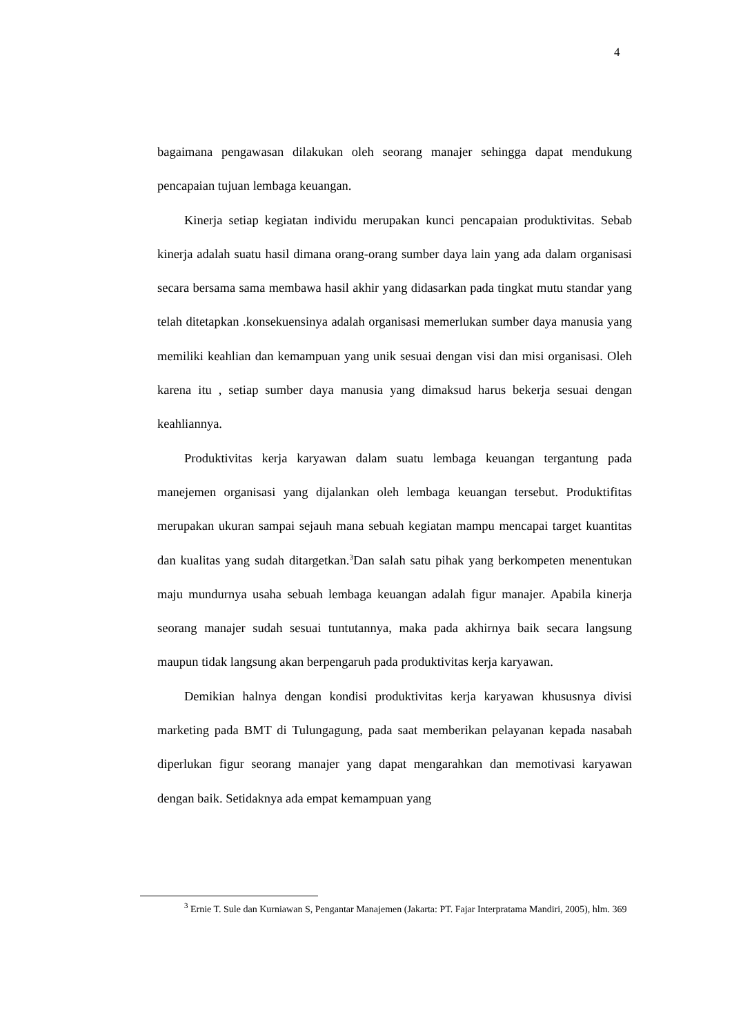4
bagaimana pengawasan dilakukan oleh seorang manajer sehingga dapat mendukung pencapaian tujuan lembaga keuangan.
Kinerja setiap kegiatan individu merupakan kunci pencapaian produktivitas. Sebab kinerja adalah suatu hasil dimana orang-orang sumber daya lain yang ada dalam organisasi secara bersama sama membawa hasil akhir yang didasarkan pada tingkat mutu standar yang telah ditetapkan .konsekuensinya adalah organisasi memerlukan sumber daya manusia yang memiliki keahlian dan kemampuan yang unik sesuai dengan visi dan misi organisasi. Oleh karena itu , setiap sumber daya manusia yang dimaksud harus bekerja sesuai dengan keahliannya.
Produktivitas kerja karyawan dalam suatu lembaga keuangan tergantung pada manejemen organisasi yang dijalankan oleh lembaga keuangan tersebut. Produktifitas merupakan ukuran sampai sejauh mana sebuah kegiatan mampu mencapai target kuantitas dan kualitas yang sudah ditargetkan.<sup>3</sup>Dan salah satu pihak yang berkompeten menentukan maju mundurnya usaha sebuah lembaga keuangan adalah figur manajer. Apabila kinerja seorang manajer sudah sesuai tuntutannya, maka pada akhirnya baik secara langsung maupun tidak langsung akan berpengaruh pada produktivitas kerja karyawan.
Demikian halnya dengan kondisi produktivitas kerja karyawan khususnya divisi marketing pada BMT di Tulungagung, pada saat memberikan pelayanan kepada nasabah diperlukan figur seorang manajer yang dapat mengarahkan dan memotivasi karyawan dengan baik. Setidaknya ada empat kemampuan yang
<sup>3</sup> Ernie T. Sule dan Kurniawan S, Pengantar Manajemen (Jakarta: PT. Fajar Interpratama Mandiri, 2005), hlm. 369